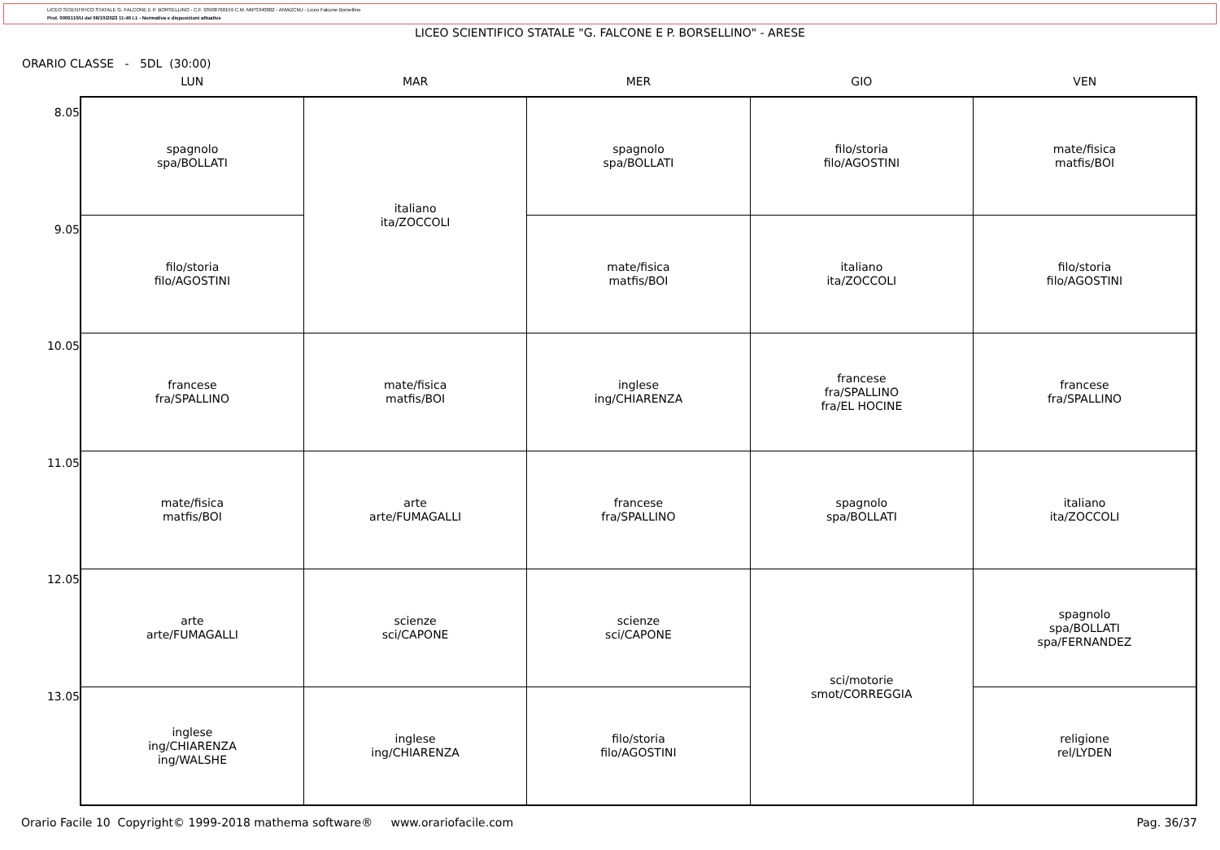LICEO SCIENTIFICO STATALE G. FALCONE E P. BORSELLINO - C.F. 93508760159 C.M. MIPS340002 - ANWZCMJ - Liceo Falcone Borsellino
Prot. 0005110/U del 06/10/2023 11:40 I.1 - Normativa e disposizioni attuative
LICEO SCIENTIFICO STATALE "G. FALCONE E P. BORSELLINO" - ARESE
ORARIO CLASSE - 5DL (30:00)
8.05
9.05
10.05
11.05
12.05
13.05
| LUN | MAR | MER | GIO | VEN |
| --- | --- | --- | --- | --- |
| spagnolo spa/BOLLATI | italiano ita/ZOCCOLI | spagnolo spa/BOLLATI | filo/storia filo/AGOSTINI | mate/fisica matfis/BOI |
| filo/storia filo/AGOSTINI | | mate/fisica matfis/BOI | italiano ita/ZOCCOLI | filo/storia filo/AGOSTINI |
| francese fra/SPALLINO | mate/fisica matfis/BOI | inglese ing/CHIARENZA | francese fra/SPALLINO fra/EL HOCINE | francese fra/SPALLINO |
| mate/fisica matfis/BOI | arte arte/FUMAGALLI | francese fra/SPALLINO | spagnolo spa/BOLLATI | italiano ita/ZOCCOLI |
| arte arte/FUMAGALLI | scienze sci/CAPONE | scienze sci/CAPONE | sci/motorie smot/CORREGGIA | spagnolo spa/BOLLATI spa/FERNANDEZ |
| inglese ing/CHIARENZA ing/WALSHE | inglese ing/CHIARENZA | filo/storia filo/AGOSTINI | | religione rel/LYDEN |
Orario Facile 10 Copyright© 1999-2018 mathema software® www.orariofacile.com Pag. 36/37